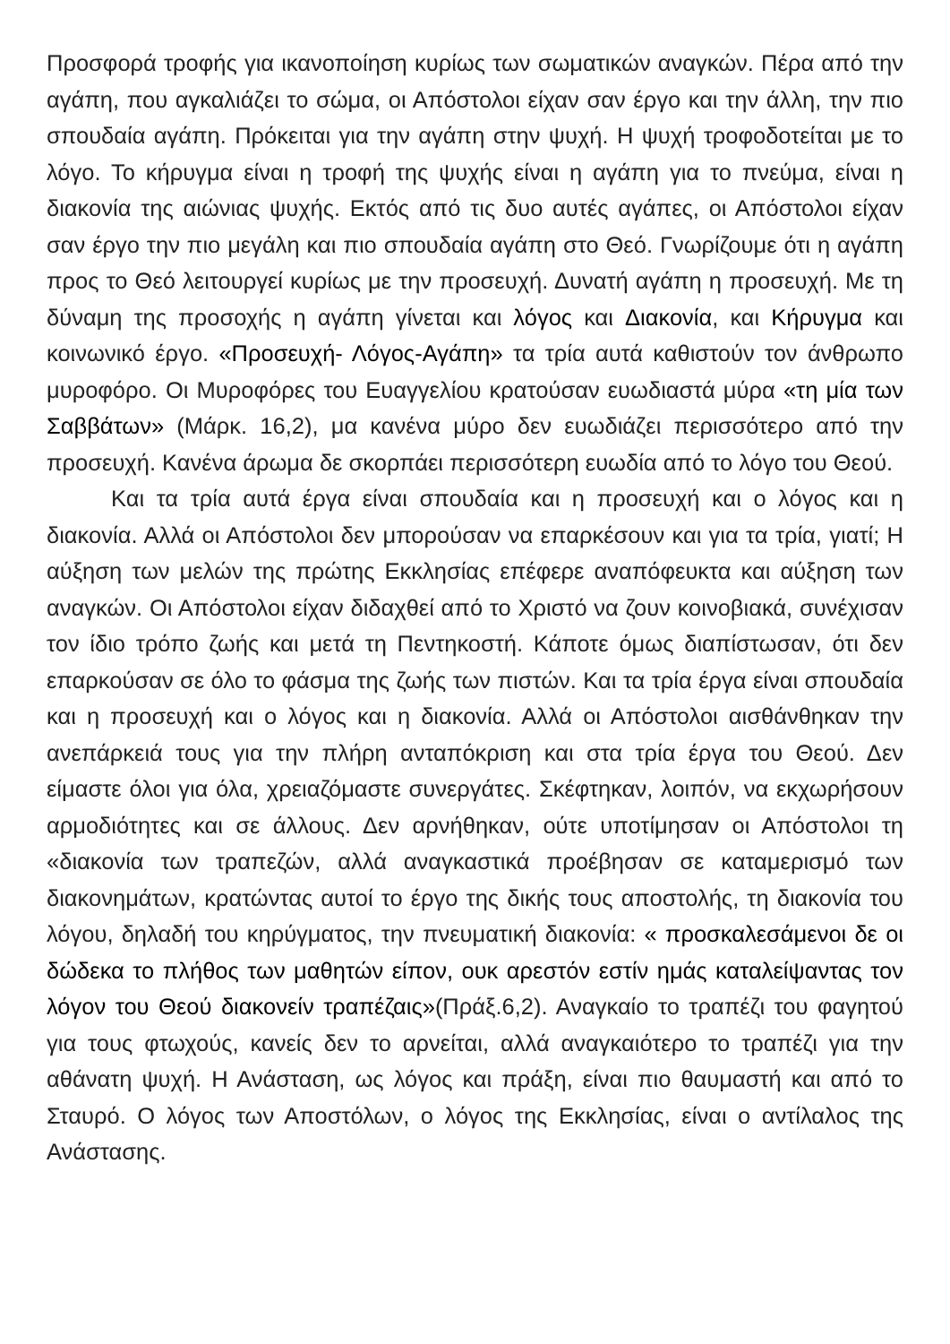Προσφορά τροφής για ικανοποίηση κυρίως των σωματικών αναγκών. Πέρα από την αγάπη, που αγκαλιάζει το σώμα, οι Απόστολοι είχαν σαν έργο και την άλλη, την πιο σπουδαία αγάπη. Πρόκειται για την αγάπη στην ψυχή. Η ψυχή τροφοδοτείται με το λόγο. Το κήρυγμα είναι η τροφή της ψυχής είναι η αγάπη για το πνεύμα, είναι η διακονία της αιώνιας ψυχής. Εκτός από τις δυο αυτές αγάπες, οι Απόστολοι είχαν σαν έργο την πιο μεγάλη και πιο σπουδαία αγάπη στο Θεό. Γνωρίζουμε ότι η αγάπη προς το Θεό λειτουργεί κυρίως με την προσευχή. Δυνατή αγάπη η προσευχή. Με τη δύναμη της προσοχής η αγάπη γίνεται και λόγος και Διακονία, και Κήρυγμα και κοινωνικό έργο. «Προσευχή- Λόγος-Αγάπη» τα τρία αυτά καθιστούν τον άνθρωπο μυροφόρο. Οι Μυροφόρες του Ευαγγελίου κρατούσαν ευωδιαστά μύρα «τη μία των Σαββάτων» (Μάρκ. 16,2), μα κανένα μύρο δεν ευωδιάζει περισσότερο από την προσευχή. Κανένα άρωμα δε σκορπάει περισσότερη ευωδία από το λόγο του Θεού.
Και τα τρία αυτά έργα είναι σπουδαία και η προσευχή και ο λόγος και η διακονία. Αλλά οι Απόστολοι δεν μπορούσαν να επαρκέσουν και για τα τρία, γιατί; Η αύξηση των μελών της πρώτης Εκκλησίας επέφερε αναπόφευκτα και αύξηση των αναγκών. Οι Απόστολοι είχαν διδαχθεί από το Χριστό να ζουν κοινοβιακά, συνέχισαν τον ίδιο τρόπο ζωής και μετά τη Πεντηκοστή. Κάποτε όμως διαπίστωσαν, ότι δεν επαρκούσαν σε όλο το φάσμα της ζωής των πιστών. Και τα τρία έργα είναι σπουδαία και η προσευχή και ο λόγος και η διακονία. Αλλά οι Απόστολοι αισθάνθηκαν την ανεπάρκειά τους για την πλήρη ανταπόκριση και στα τρία έργα του Θεού. Δεν είμαστε όλοι για όλα, χρειαζόμαστε συνεργάτες. Σκέφτηκαν, λοιπόν, να εκχωρήσουν αρμοδιότητες και σε άλλους. Δεν αρνήθηκαν, ούτε υποτίμησαν οι Απόστολοι τη «διακονία των τραπεζών, αλλά αναγκαστικά προέβησαν σε καταμερισμό των διακονημάτων, κρατώντας αυτοί το έργο της δικής τους αποστολής, τη διακονία του λόγου, δηλαδή του κηρύγματος, την πνευματική διακονία: « προσκαλεσάμενοι δε οι δώδεκα το πλήθος των μαθητών είπον, ουκ αρεστόν εστίν ημάς καταλείψαντας τον λόγον του Θεού διακονείν τραπέζαις»(Πράξ.6,2). Αναγκαίο το τραπέζι του φαγητού για τους φτωχούς, κανείς δεν το αρνείται, αλλά αναγκαιότερο το τραπέζι για την αθάνατη ψυχή. Η Ανάσταση, ως λόγος και πράξη, είναι πιο θαυμαστή και από το Σταυρό. Ο λόγος των Αποστόλων, ο λόγος της Εκκλησίας, είναι ο αντίλαλος της Ανάστασης.